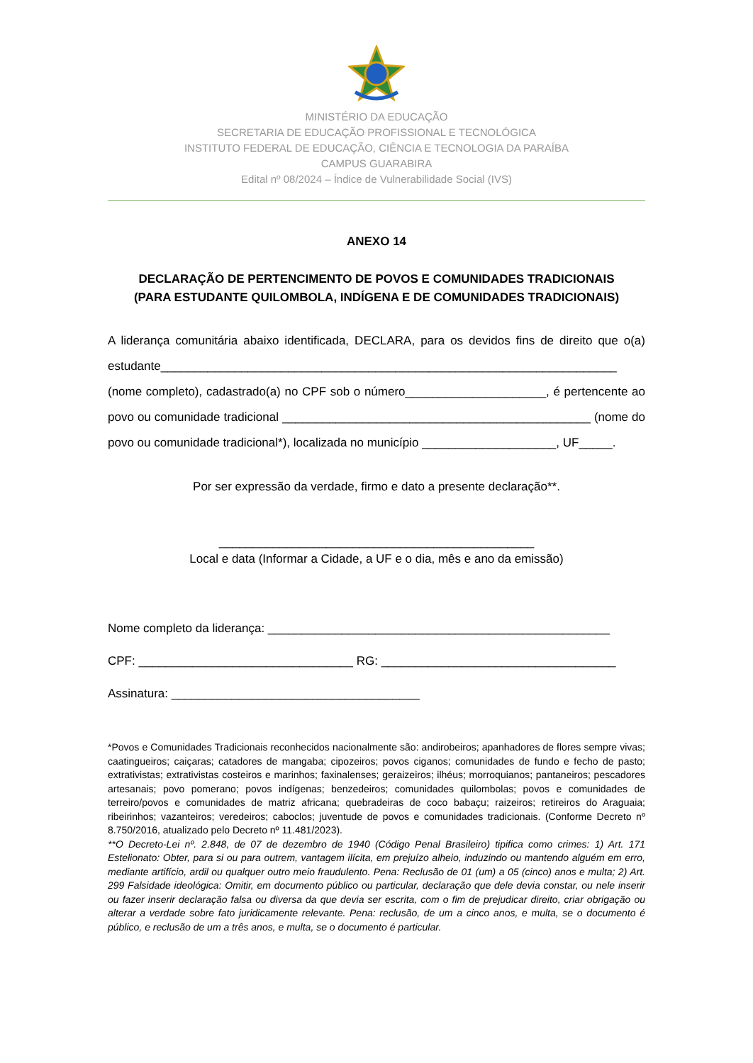MINISTÉRIO DA EDUCAÇÃO
SECRETARIA DE EDUCAÇÃO PROFISSIONAL E TECNOLÓGICA
INSTITUTO FEDERAL DE EDUCAÇÃO, CIÊNCIA E TECNOLOGIA DA PARAÍBA
CAMPUS GUARABIRA
Edital nº 08/2024 – Índice de Vulnerabilidade Social (IVS)
ANEXO 14
DECLARAÇÃO DE PERTENCIMENTO DE POVOS E COMUNIDADES TRADICIONAIS
(PARA ESTUDANTE QUILOMBOLA, INDÍGENA E DE COMUNIDADES TRADICIONAIS)
A liderança comunitária abaixo identificada, DECLARA, para os devidos fins de direito que o(a) estudante____________________________________________________________________ (nome completo), cadastrado(a) no CPF sob o número_____________________, é pertencente ao povo ou comunidade tradicional ______________________________________________ (nome do povo ou comunidade tradicional*), localizada no município ____________________, UF_____.
Por ser expressão da verdade, firmo e dato a presente declaração**.
_______________________________________________
Local e data (Informar a Cidade, a UF e o dia, mês e ano da emissão)
Nome completo da liderança: ___________________________________________________
CPF: ________________________________ RG: ___________________________________
Assinatura: _____________________________________
*Povos e Comunidades Tradicionais reconhecidos nacionalmente são: andirobeiros; apanhadores de flores sempre vivas; caatingueiros; caiçaras; catadores de mangaba; cipozeiros; povos ciganos; comunidades de fundo e fecho de pasto; extrativistas; extrativistas costeiros e marinhos; faxinalenses; geraizeiros; ilhéus; morroquianos; pantaneiros; pescadores artesanais; povo pomerano; povos indígenas; benzedeiros; comunidades quilombolas; povos e comunidades de terreiro/povos e comunidades de matriz africana; quebradeiras de coco babaçu; raizeiros; retireiros do Araguaia; ribeirinhos; vazanteiros; veredeiros; caboclos; juventude de povos e comunidades tradicionais. (Conforme Decreto nº 8.750/2016, atualizado pelo Decreto nº 11.481/2023).
**O Decreto-Lei nº. 2.848, de 07 de dezembro de 1940 (Código Penal Brasileiro) tipifica como crimes: 1) Art. 171 Estelionato: Obter, para si ou para outrem, vantagem ilícita, em prejuízo alheio, induzindo ou mantendo alguém em erro, mediante artifício, ardil ou qualquer outro meio fraudulento. Pena: Reclusão de 01 (um) a 05 (cinco) anos e multa; 2) Art. 299 Falsidade ideológica: Omitir, em documento público ou particular, declaração que dele devia constar, ou nele inserir ou fazer inserir declaração falsa ou diversa da que devia ser escrita, com o fim de prejudicar direito, criar obrigação ou alterar a verdade sobre fato juridicamente relevante. Pena: reclusão, de um a cinco anos, e multa, se o documento é público, e reclusão de um a três anos, e multa, se o documento é particular.